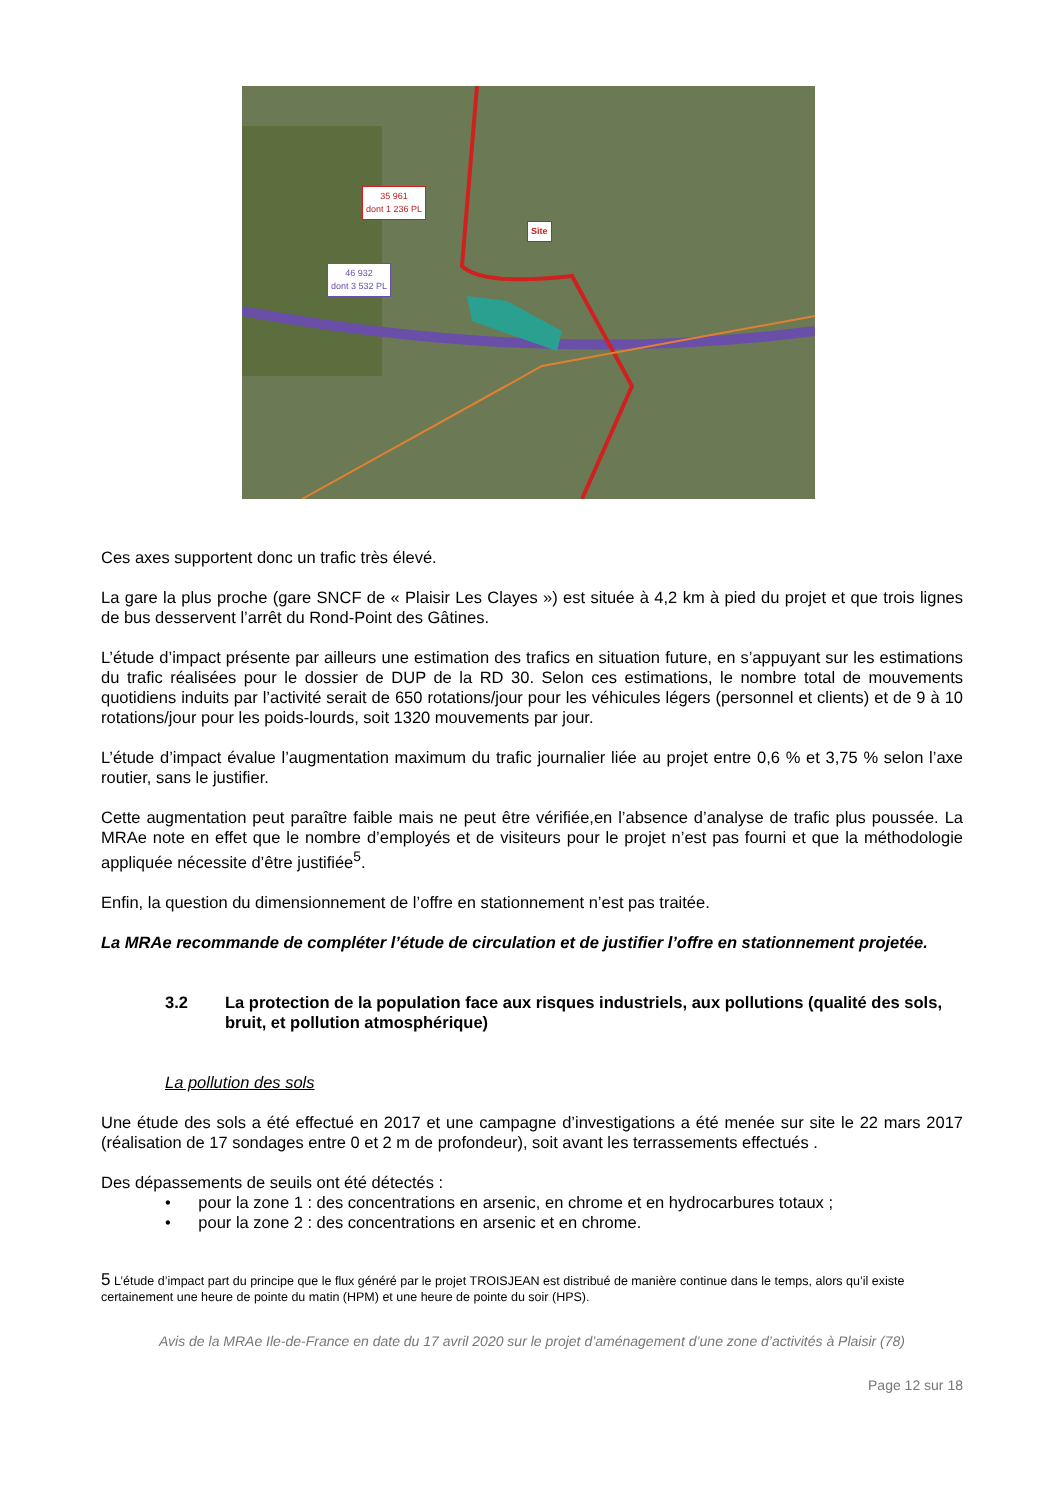35 961
dont 1 236 PL
Site
46 932
dont 3 532 PL
Ces axes supportent donc un trafic très élevé.
La gare la plus proche (gare SNCF de « Plaisir Les Clayes ») est située à 4,2 km à pied du projet et que trois lignes de bus desservent l’arrêt du Rond-Point des Gâtines.
L’étude d’impact présente par ailleurs une estimation des trafics en situation future, en s’appuyant sur les estimations du trafic réalisées pour le dossier de DUP de la RD 30. Selon ces estimations, le nombre total de mouvements quotidiens induits par l’activité serait de 650 rotations/jour pour les véhicules légers (personnel et clients) et de 9 à 10 rotations/jour pour les poids-lourds, soit 1320 mouvements par jour.
L’étude d’impact évalue l’augmentation maximum du trafic journalier liée au projet entre 0,6 % et 3,75 % selon l’axe routier, sans le justifier.
Cette augmentation peut paraître faible mais ne peut être vérifiée,en l’absence d’analyse de trafic plus poussée. La MRAe note en effet que le nombre d’employés et de visiteurs pour le projet n’est pas fourni et que la méthodologie appliquée nécessite d’être justifiée<sup>5</sup>.
Enfin, la question du dimensionnement de l’offre en stationnement n’est pas traitée.
La MRAe recommande de compléter l’étude de circulation et de justifier l’offre en stationnement projetée.
3.2 La protection de la population face aux risques industriels, aux pollutions (qualité des sols, bruit, et pollution atmosphérique)
La pollution des sols
Une étude des sols a été effectué en 2017 et une campagne d’investigations a été menée sur site le 22 mars 2017 (réalisation de 17 sondages entre 0 et 2 m de profondeur), soit avant les terrassements effectués .
Des dépassements de seuils ont été détectés :
• pour la zone 1 : des concentrations en arsenic, en chrome et en hydrocarbures totaux ;
• pour la zone 2 : des concentrations en arsenic et en chrome.
5 L’étude d’impact part du principe que le flux généré par le projet TROISJEAN est distribué de manière continue dans le temps, alors qu’il existe certainement une heure de pointe du matin (HPM) et une heure de pointe du soir (HPS).
Avis de la MRAe Ile-de-France en date du 17 avril 2020 sur le projet d’aménagement d’une zone d’activités à Plaisir (78)
Page 12 sur 18